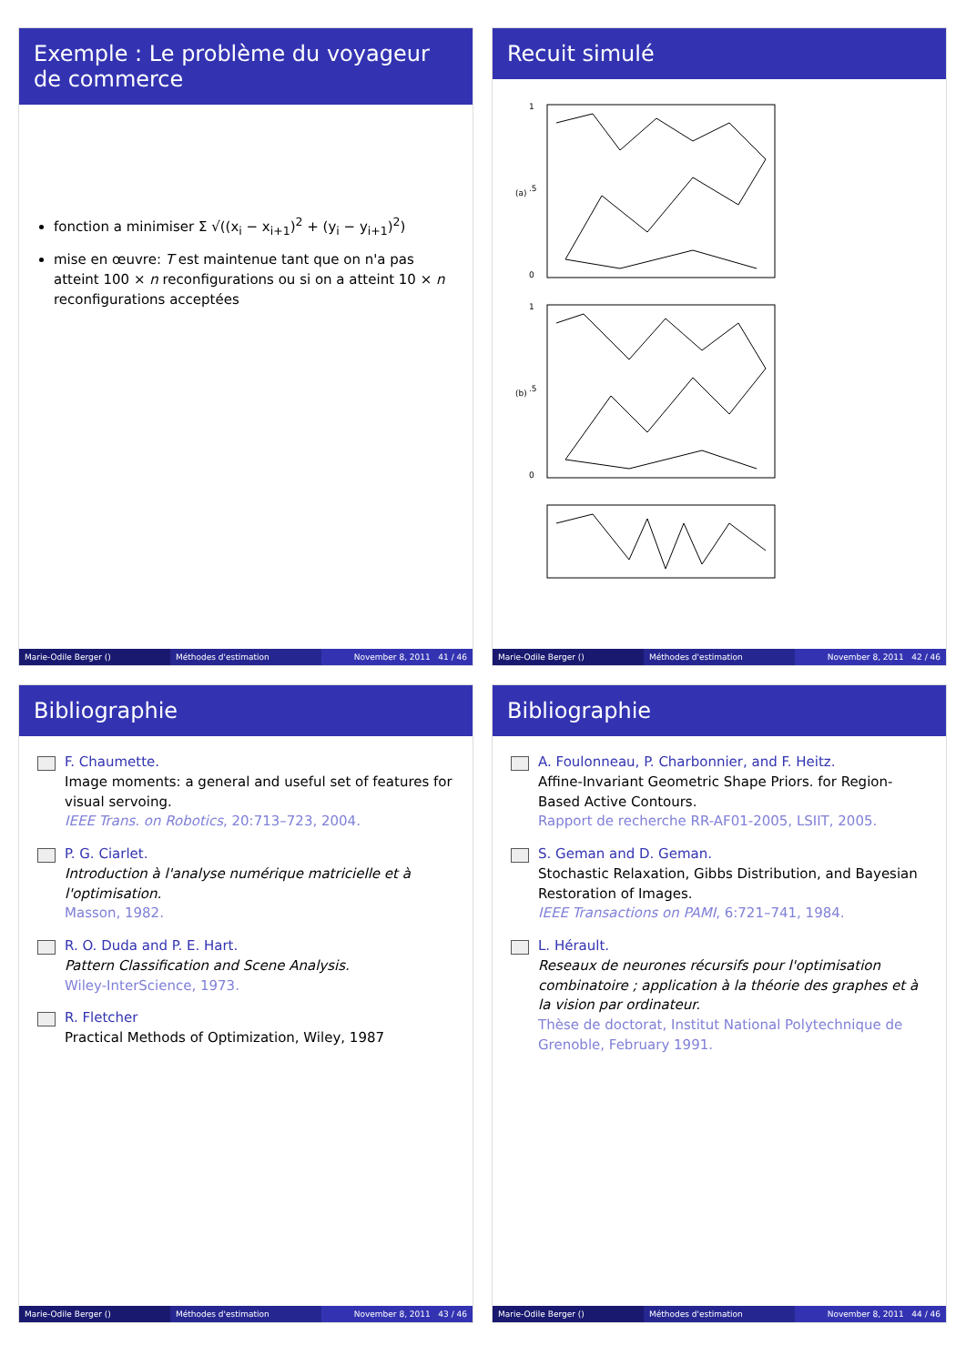Exemple : Le problème du voyageur de commerce
fonction a minimiser Σ √((x<sub>i</sub> − x<sub>i+1</sub>)<sup>2</sup> + (y<sub>i</sub> − y<sub>i+1</sub>)<sup>2</sup>)
mise en œuvre: T est maintenue tant que on n'a pas atteint 100 × n reconfigurations ou si on a atteint 10 × n reconfigurations acceptées
Marie-Odile Berger () Méthodes d'estimation November 8, 2011 41 / 46
Recuit simulé
0
.5
1
(a)
0
.5
1
(b)
Marie-Odile Berger () Méthodes d'estimation November 8, 2011 42 / 46
Bibliographie
F. Chaumette.
Image moments: a general and useful set of features for visual servoing.
IEEE Trans. on Robotics, 20:713–723, 2004.
P. G. Ciarlet.
Introduction à l'analyse numérique matricielle et à l'optimisation.
Masson, 1982.
R. O. Duda and P. E. Hart.
Pattern Classification and Scene Analysis.
Wiley-InterScience, 1973.
R. Fletcher
Practical Methods of Optimization, Wiley, 1987
Marie-Odile Berger () Méthodes d'estimation November 8, 2011 43 / 46
Bibliographie
A. Foulonneau, P. Charbonnier, and F. Heitz.
Affine-Invariant Geometric Shape Priors. for Region-Based Active Contours.
Rapport de recherche RR-AF01-2005, LSIIT, 2005.
S. Geman and D. Geman.
Stochastic Relaxation, Gibbs Distribution, and Bayesian Restoration of Images.
IEEE Transactions on PAMI, 6:721–741, 1984.
L. Hérault.
Reseaux de neurones récursifs pour l'optimisation combinatoire ; application à la théorie des graphes et à la vision par ordinateur.
Thèse de doctorat, Institut National Polytechnique de Grenoble, February 1991.
Marie-Odile Berger () Méthodes d'estimation November 8, 2011 44 / 46